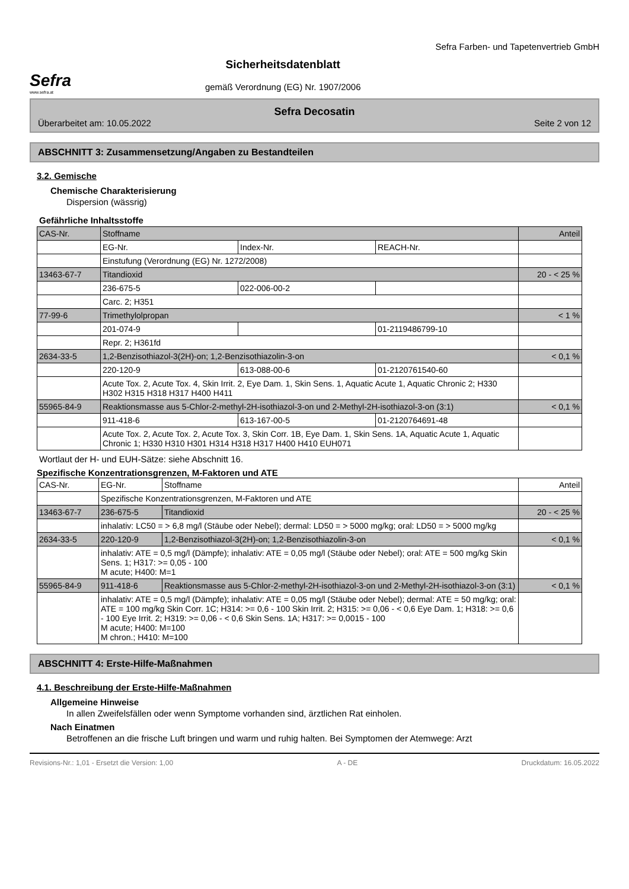Sefra
www.sefra.at
Sicherheitsdatenblatt
gemäß Verordnung (EG) Nr. 1907/2006
Sefra Farben- und Tapetenvertrieb GmbH
Sefra Decosatin
Überarbeitet am: 10.05.2022 Seite 2 von 12
ABSCHNITT 3: Zusammensetzung/Angaben zu Bestandteilen
3.2. Gemische
Chemische Charakterisierung
Dispersion (wässrig)
Gefährliche Inhaltsstoffe
| CAS-Nr. | Stoffname | | | Anteil |
| --- | --- | --- | --- | --- |
| | EG-Nr. | Index-Nr. | REACH-Nr. | |
| | Einstufung (Verordnung (EG) Nr. 1272/2008) | | | |
| 13463-67-7 | Titandioxid | | | 20 - < 25 % |
| | 236-675-5 | 022-006-00-2 | | |
| | Carc. 2; H351 | | | |
| 77-99-6 | Trimethylolpropan | | | < 1 % |
| | 201-074-9 | | 01-2119486799-10 | |
| | Repr. 2; H361fd | | | |
| 2634-33-5 | 1,2-Benzisothiazol-3(2H)-on; 1,2-Benzisothiazolin-3-on | | | < 0,1 % |
| | 220-120-9 | 613-088-00-6 | 01-2120761540-60 | |
| | Acute Tox. 2, Acute Tox. 4, Skin Irrit. 2, Eye Dam. 1, Skin Sens. 1, Aquatic Acute 1, Aquatic Chronic 2; H330 H302 H315 H318 H317 H400 H411 | | | |
| 55965-84-9 | Reaktionsmasse aus 5-Chlor-2-methyl-2H-isothiazol-3-on und 2-Methyl-2H-isothiazol-3-on (3:1) | | | < 0,1 % |
| | 911-418-6 | 613-167-00-5 | 01-2120764691-48 | |
| | Acute Tox. 2, Acute Tox. 2, Acute Tox. 3, Skin Corr. 1B, Eye Dam. 1, Skin Sens. 1A, Aquatic Acute 1, Aquatic Chronic 1; H330 H310 H301 H314 H318 H317 H400 H410 EUH071 | | | |
Wortlaut der H- und EUH-Sätze: siehe Abschnitt 16.
Spezifische Konzentrationsgrenzen, M-Faktoren und ATE
| CAS-Nr. | EG-Nr. | Stoffname | Anteil |
| --- | --- | --- | --- |
| | Spezifische Konzentrationsgrenzen, M-Faktoren und ATE | | |
| 13463-67-7 | 236-675-5 | Titandioxid | 20 - < 25 % |
| | inhalativ: LC50 = > 6,8 mg/l (Stäube oder Nebel); dermal: LD50 = > 5000 mg/kg; oral: LD50 = > 5000 mg/kg | | |
| 2634-33-5 | 220-120-9 | 1,2-Benzisothiazol-3(2H)-on; 1,2-Benzisothiazolin-3-on | < 0,1 % |
| | inhalativ: ATE = 0,5 mg/l (Dämpfe); inhalativ: ATE = 0,05 mg/l (Stäube oder Nebel); oral: ATE = 500 mg/kg Skin Sens. 1; H317: >= 0,05 - 100 M acute; H400: M=1 | | |
| 55965-84-9 | 911-418-6 | Reaktionsmasse aus 5-Chlor-2-methyl-2H-isothiazol-3-on und 2-Methyl-2H-isothiazol-3-on (3:1) | < 0,1 % |
| | inhalativ: ATE = 0,5 mg/l (Dämpfe); inhalativ: ATE = 0,05 mg/l (Stäube oder Nebel); dermal: ATE = 50 mg/kg; oral: ATE = 100 mg/kg Skin Corr. 1C; H314: >= 0,6 - 100 Skin Irrit. 2; H315: >= 0,06 - < 0,6 Eye Dam. 1; H318: >= 0,6 - 100 Eye Irrit. 2; H319: >= 0,06 - < 0,6 Skin Sens. 1A; H317: >= 0,0015 - 100 M acute; H400: M=100 M chron.; H410: M=100 | | |
ABSCHNITT 4: Erste-Hilfe-Maßnahmen
4.1. Beschreibung der Erste-Hilfe-Maßnahmen
Allgemeine Hinweise
In allen Zweifelsfällen oder wenn Symptome vorhanden sind, ärztlichen Rat einholen.
Nach Einatmen
Betroffenen an die frische Luft bringen und warm und ruhig halten. Bei Symptomen der Atemwege: Arzt
Revisions-Nr.: 1,01 - Ersetzt die Version: 1,00 A - DE Druckdatum: 16.05.2022